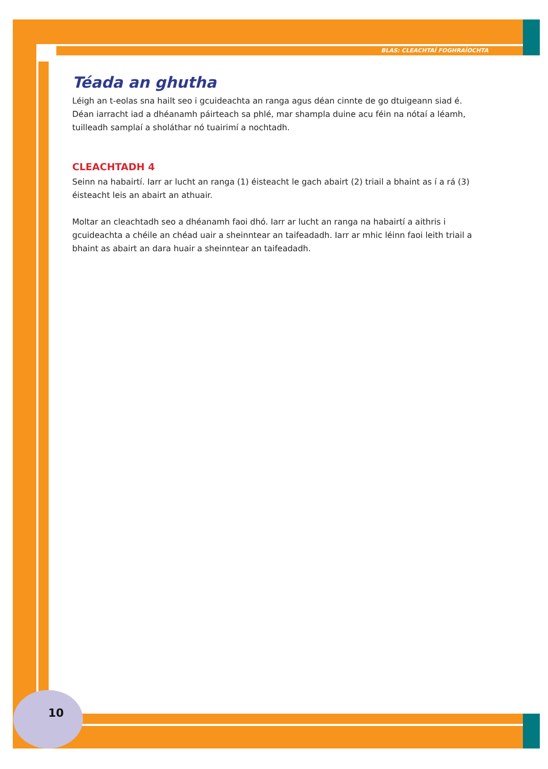BLAS: CLEACHTAÍ FOGHRAÍOCHTA
Téada an ghutha
Léigh an t-eolas sna hailt seo i gcuideachta an ranga agus déan cinnte de go dtuigeann siad é. Déan iarracht iad a dhéanamh páirteach sa phlé, mar shampla duine acu féin na nótaí a léamh, tuilleadh samplaí a sholáthar nó tuairimí a nochtadh.
CLEACHTADH 4
Seinn na habairtí. Iarr ar lucht an ranga (1) éisteacht le gach abairt (2) triail a bhaint as í a rá (3) éisteacht leis an abairt an athuair.
Moltar an cleachtadh seo a dhéanamh faoi dhó. Iarr ar lucht an ranga na habairtí a aithris i gcuideachta a chéile an chéad uair a sheinntear an taifeadadh. Iarr ar mhic léinn faoi leith triail a bhaint as abairt an dara huair a sheinntear an taifeadadh.
10